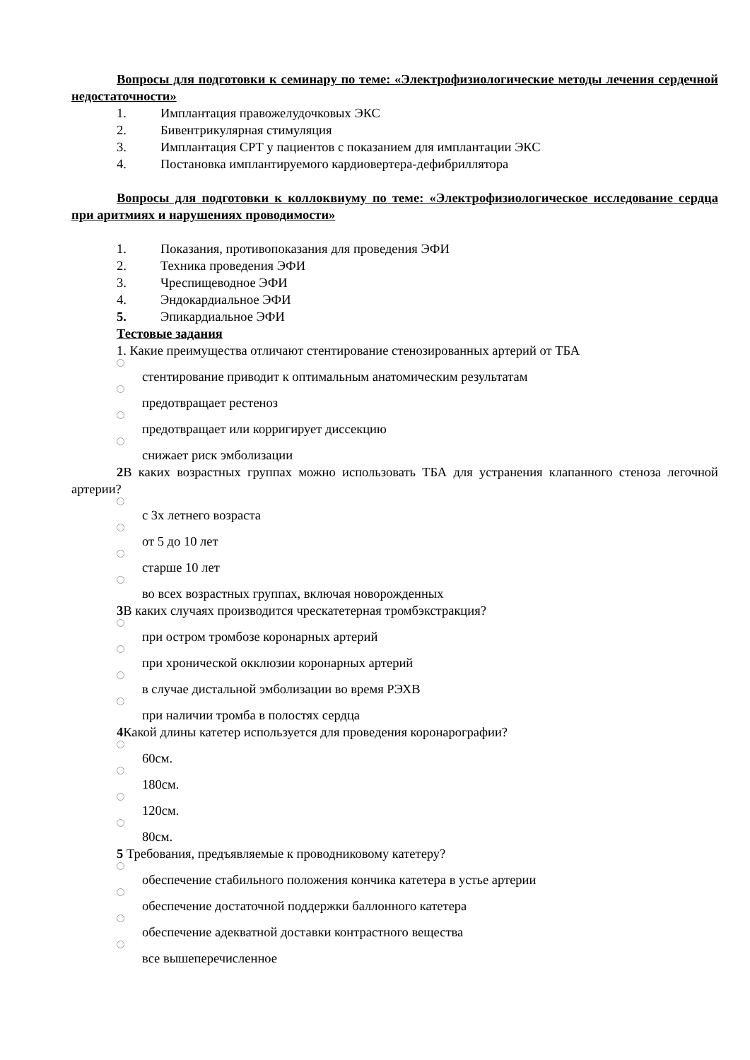Вопросы для подготовки к семинару по теме: «Электрофизиологические методы лечения сердечной недостаточности»
1. Имплантация правожелудочковых ЭКС
2. Бивентрикулярная стимуляция
3. Имплантация СРТ у пациентов с показанием для имплантации ЭКС
4. Постановка имплантируемого кардиовертера-дефибриллятора
Вопросы для подготовки к коллоквиуму по теме: «Электрофизиологическое исследование сердца при аритмиях и нарушениях проводимости»
1. Показания, противопоказания для проведения ЭФИ
2. Техника проведения ЭФИ
3. Чреспищеводное ЭФИ
4. Эндокардиальное ЭФИ
5. Эпикардиальное ЭФИ
Тестовые задания
1. Какие преимущества отличают стентирование стенозированных артерий от ТБА
стентирование приводит к оптимальным анатомическим результатам
предотвращает рестеноз
предотвращает или корригирует диссекцию
снижает риск эмболизации
2 В каких возрастных группах можно использовать ТБА для устранения клапанного стеноза легочной артерии?
с 3х летнего возраста
от 5 до 10 лет
старше 10 лет
во всех возрастных группах, включая новорожденных
3 В каких случаях производится чрескатетерная тромбэкстракция?
при остром тромбозе коронарных артерий
при хронической окклюзии коронарных артерий
в случае дистальной эмболизации во время РЭХВ
при наличии тромба в полостях сердца
4 Какой длины катетер используется для проведения коронарографии?
60см.
180см.
120см.
80см.
5 Требования, предъявляемые к проводниковому катетеру?
обеспечение стабильного положения кончика катетера в устье артерии
обеспечение достаточной поддержки баллонного катетера
обеспечение адекватной доставки контрастного вещества
все вышеперечисленное